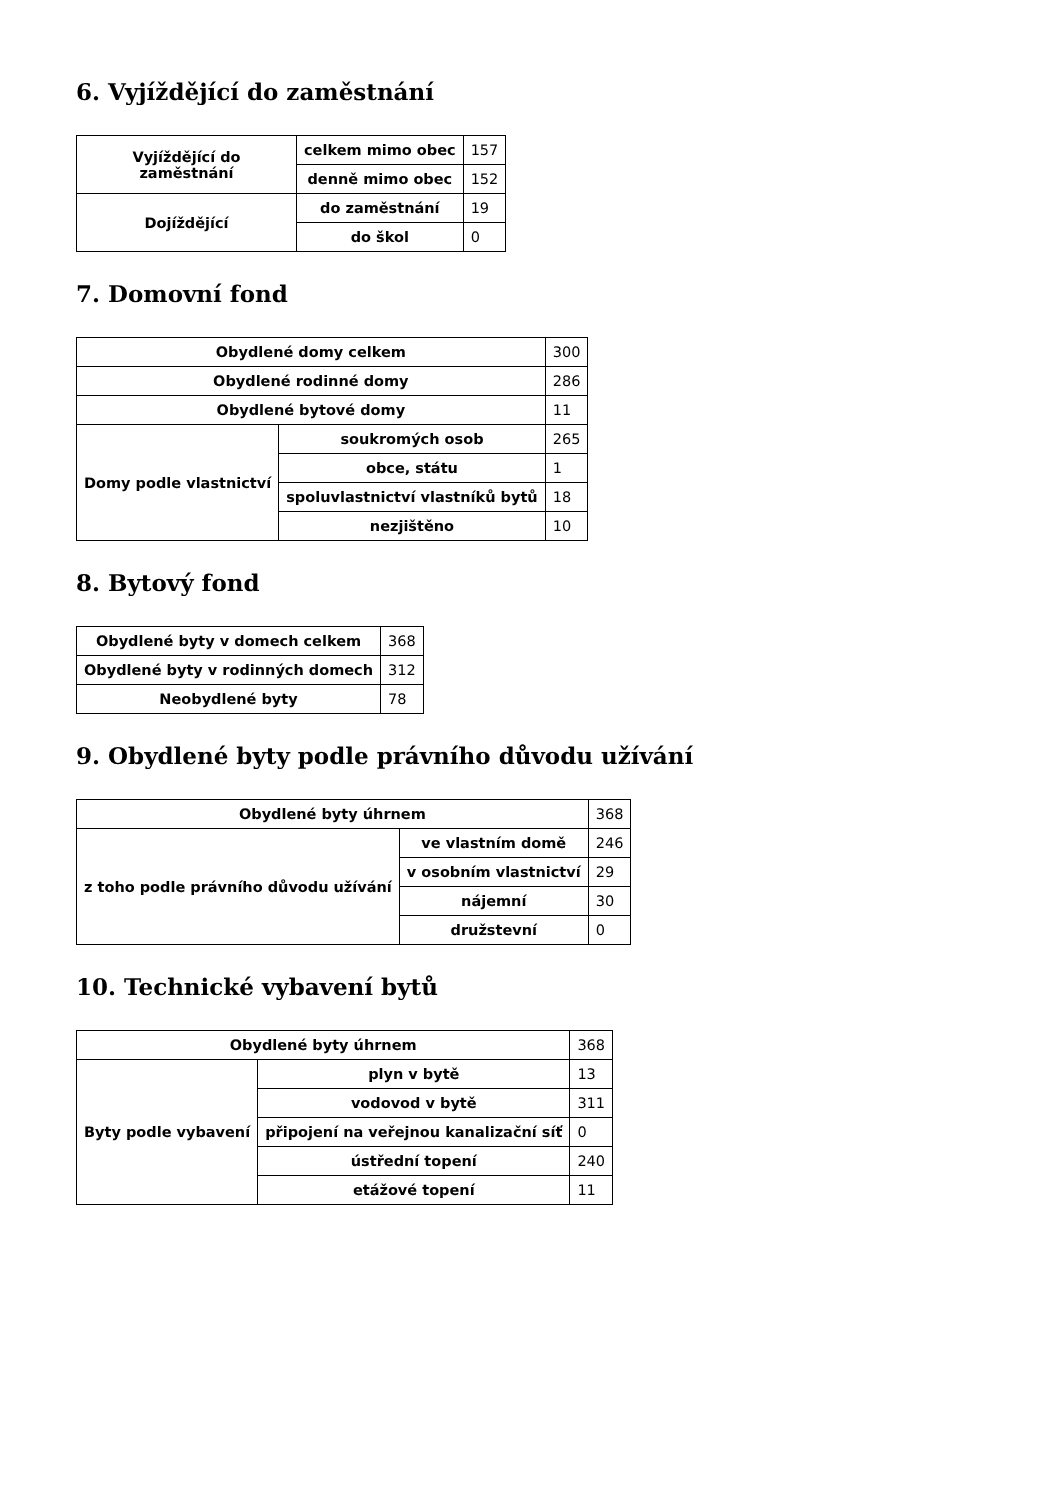6. Vyjíždějící do zaměstnání
| Vyjíždějící do zaměstnání | celkem mimo obec | 157 |
| | denně mimo obec | 152 |
| Dojíždějící | do zaměstnání | 19 |
| | do škol | 0 |
7. Domovní fond
| Obydlené domy celkem | | 300 |
| Obydlené rodinné domy | | 286 |
| Obydlené bytové domy | | 11 |
| Domy podle vlastnictví | soukromých osob | 265 |
| | obce, státu | 1 |
| | spoluvlastnictví vlastníků bytů | 18 |
| | nezjištěno | 10 |
8. Bytový fond
| Obydlené byty v domech celkem | 368 |
| Obydlené byty v rodinných domech | 312 |
| Neobydlené byty | 78 |
9. Obydlené byty podle právního důvodu užívání
| Obydlené byty úhrnem | | 368 |
| z toho podle právního důvodu užívání | ve vlastním domě | 246 |
| | v osobním vlastnictví | 29 |
| | nájemní | 30 |
| | družstevní | 0 |
10. Technické vybavení bytů
| Obydlené byty úhrnem | | 368 |
| Byty podle vybavení | plyn v bytě | 13 |
| | vodovod v bytě | 311 |
| | připojení na veřejnou kanalizační síť | 0 |
| | ústřední topení | 240 |
| | etážové topení | 11 |